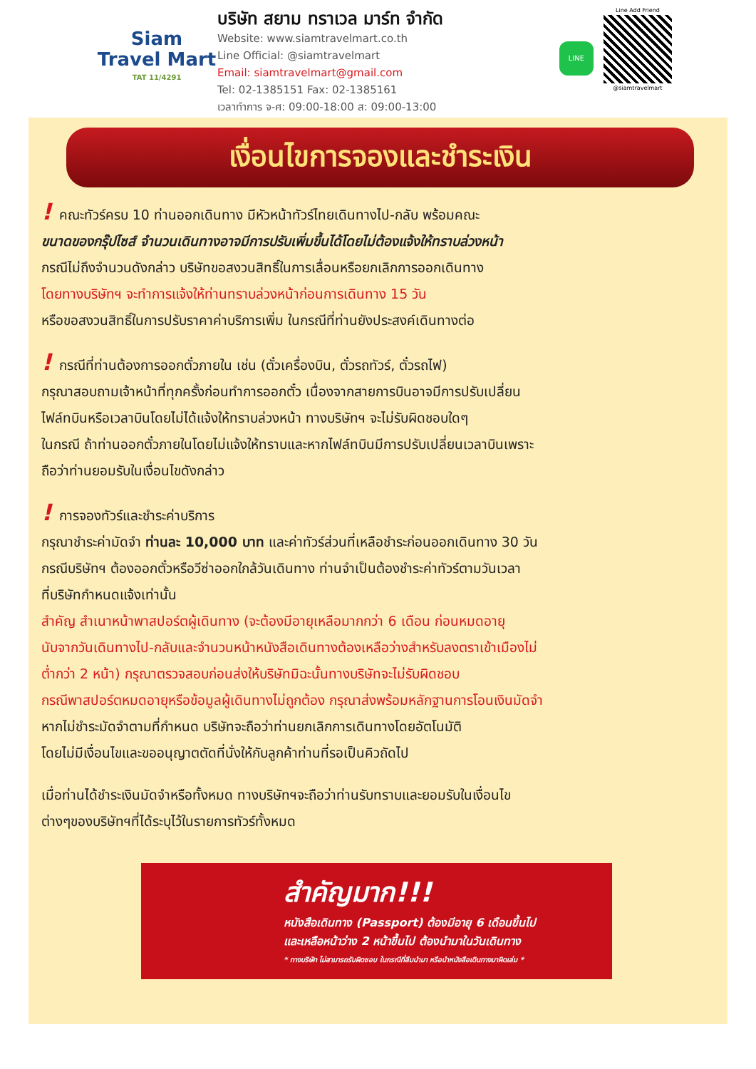Siam
Travel Mart
TAT 11/4291
บริษัท สยาม ทราเวล มาร์ท จำกัด
Website: www.siamtravelmart.co.th
Line Official: @siamtravelmart
Email: siamtravelmart@gmail.com
Tel: 02-1385151 Fax: 02-1385161
เวลาทำการ จ-ศ: 09:00-18:00 ส: 09:00-13:00
LINE
Line Add Friend
@siamtravelmart
เงื่อนไขการจองและชำระเงิน
! คณะทัวร์ครบ 10 ท่านออกเดินทาง มีหัวหน้าทัวร์ไทยเดินทางไป-กลับ พร้อมคณะ
ขนาดของกรุ๊ปไซส์ จำนวนเดินทางอาจมีการปรับเพิ่มขึ้นได้โดยไม่ต้องแจ้งให้ทราบล่วงหน้า
กรณีไม่ถึงจำนวนดังกล่าว บริษัทขอสงวนสิทธิ์ในการเลื่อนหรือยกเลิกการออกเดินทาง
โดยทางบริษัทฯ จะทำการแจ้งให้ท่านทราบล่วงหน้าก่อนการเดินทาง 15 วัน
หรือขอสงวนสิทธิ์ในการปรับราคาค่าบริการเพิ่ม ในกรณีที่ท่านยังประสงค์เดินทางต่อ
! กรณีที่ท่านต้องการออกตั๋วภายใน เช่น (ตั๋วเครื่องบิน, ตั๋วรถทัวร์, ตั๋วรถไฟ)
กรุณาสอบถามเจ้าหน้าที่ทุกครั้งก่อนทำการออกตั๋ว เนื่องจากสายการบินอาจมีการปรับเปลี่ยน
ไฟล์ทบินหรือเวลาบินโดยไม่ได้แจ้งให้ทราบล่วงหน้า ทางบริษัทฯ จะไม่รับผิดชอบใดๆ
ในกรณี ถ้าท่านออกตั๋วภายในโดยไม่แจ้งให้ทราบและหากไฟล์ทบินมีการปรับเปลี่ยนเวลาบินเพราะ
ถือว่าท่านยอมรับในเงื่อนไขดังกล่าว
! การจองทัวร์และชำระค่าบริการ
กรุณาชำระค่ามัดจำ ท่านละ 10,000 บาท และค่าทัวร์ส่วนที่เหลือชำระก่อนออกเดินทาง 30 วัน
กรณีบริษัทฯ ต้องออกตั๋วหรือวีซ่าออกใกล้วันเดินทาง ท่านจำเป็นต้องชำระค่าทัวร์ตามวันเวลา
ที่บริษัทกำหนดแจ้งเท่านั้น
สำคัญ สำเนาหน้าพาสปอร์ตผู้เดินทาง (จะต้องมีอายุเหลือมากกว่า 6 เดือน ก่อนหมดอายุ
นับจากวันเดินทางไป-กลับและจำนวนหน้าหนังสือเดินทางต้องเหลือว่างสำหรับลงตราเข้าเมืองไม่
ต่ำกว่า 2 หน้า) กรุณาตรวจสอบก่อนส่งให้บริษัทมิฉะนั้นทางบริษัทจะไม่รับผิดชอบ
กรณีพาสปอร์ตหมดอายุหรือข้อมูลผู้เดินทางไม่ถูกต้อง กรุณาส่งพร้อมหลักฐานการโอนเงินมัดจำ
หากไม่ชำระมัดจำตามที่กำหนด บริษัทจะถือว่าท่านยกเลิกการเดินทางโดยอัตโนมัติ
โดยไม่มีเงื่อนไขและขออนุญาตตัดที่นั่งให้กับลูกค้าท่านที่รอเป็นคิวถัดไป
เมื่อท่านได้ชำระเงินมัดจำหรือทั้งหมด ทางบริษัทฯจะถือว่าท่านรับทราบและยอมรับในเงื่อนไข
ต่างๆของบริษัทฯที่ได้ระบุไว้ในรายการทัวร์ทั้งหมด
สำคัญมาก!!!
หนังสือเดินทาง (Passport) ต้องมีอายุ 6 เดือนขึ้นไป
และเหลือหน้าว่าง 2 หน้าขึ้นไป ต้องนำมาในวันเดินทาง
* ทางบริษัท ไม่สามารถรับผิดชอบ ในกรณีที่ลืมนำมา หรือนำหนังสือเดินทางมาผิดเล่ม *